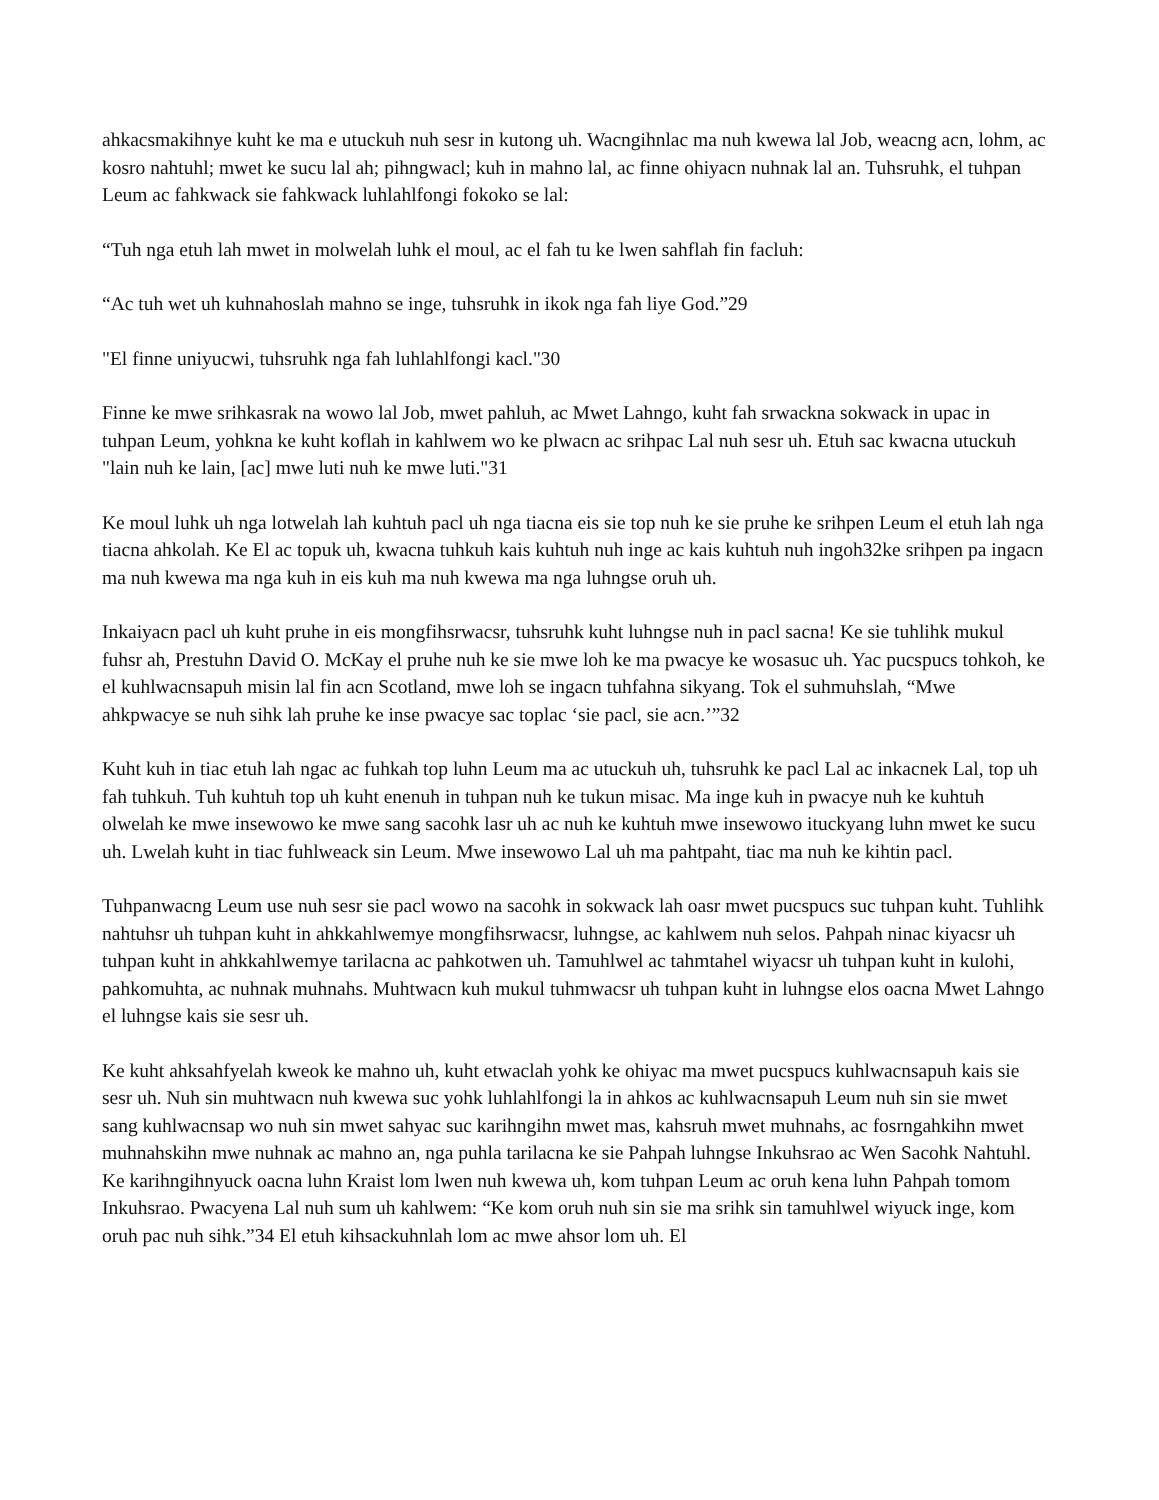ahkacsmakihnye kuht ke ma e utuckuh nuh sesr in kutong uh. Wacngihnlac ma nuh kwewa lal Job, weacng acn, lohm, ac kosro nahtuhl; mwet ke sucu lal ah; pihngwacl; kuh in mahno lal, ac finne ohiyacn nuhnak lal an. Tuhsruhk, el tuhpan Leum ac fahkwack sie fahkwack luhlahlfongi fokoko se lal:
“Tuh nga etuh lah mwet in molwelah luhk el moul, ac el fah tu ke lwen sahflah fin facluh:
“Ac tuh wet uh kuhnahoslah mahno se inge, tuhsruhk in ikok nga fah liye God.”29
"El finne uniyucwi, tuhsruhk nga fah luhlahlfongi kacl."30
Finne ke mwe srihkasrak na wowo lal Job, mwet pahluh, ac Mwet Lahngo, kuht fah srwackna sokwack in upac in tuhpan Leum, yohkna ke kuht koflah in kahlwem wo ke plwacn ac srihpac Lal nuh sesr uh. Etuh sac kwacna utuckuh "lain nuh ke lain, [ac] mwe luti nuh ke mwe luti."31
Ke moul luhk uh nga lotwelah lah kuhtuh pacl uh nga tiacna eis sie top nuh ke sie pruhe ke srihpen Leum el etuh lah nga tiacna ahkolah. Ke El ac topuk uh, kwacna tuhkuh kais kuhtuh nuh inge ac kais kuhtuh nuh ingoh32ke srihpen pa ingacn ma nuh kwewa ma nga kuh in eis kuh ma nuh kwewa ma nga luhngse oruh uh.
Inkaiyacn pacl uh kuht pruhe in eis mongfihsrwacsr, tuhsruhk kuht luhngse nuh in pacl sacna! Ke sie tuhlihk mukul fuhsr ah, Prestuhn David O. McKay el pruhe nuh ke sie mwe loh ke ma pwacye ke wosasuc uh. Yac pucspucs tohkoh, ke el kuhlwacnsapuh misin lal fin acn Scotland, mwe loh se ingacn tuhfahna sikyang. Tok el suhmuhslah, “Mwe ahkpwacye se nuh sihk lah pruhe ke inse pwacye sac toplac ‘sie pacl, sie acn.’”32
Kuht kuh in tiac etuh lah ngac ac fuhkah top luhn Leum ma ac utuckuh uh, tuhsruhk ke pacl Lal ac inkacnek Lal, top uh fah tuhkuh. Tuh kuhtuh top uh kuht enenuh in tuhpan nuh ke tukun misac. Ma inge kuh in pwacye nuh ke kuhtuh olwelah ke mwe insewowo ke mwe sang sacohk lasr uh ac nuh ke kuhtuh mwe insewowo ituckyang luhn mwet ke sucu uh. Lwelah kuht in tiac fuhlweack sin Leum. Mwe insewowo Lal uh ma pahtpaht, tiac ma nuh ke kihtin pacl.
Tuhpanwacng Leum use nuh sesr sie pacl wowo na sacohk in sokwack lah oasr mwet pucspucs suc tuhpan kuht. Tuhlihk nahtuhsr uh tuhpan kuht in ahkkahlwemye mongfihsrwacsr, luhngse, ac kahlwem nuh selos. Pahpah ninac kiyacsr uh tuhpan kuht in ahkkahlwemye tarilacna ac pahkotwen uh. Tamuhlwel ac tahmtahel wiyacsr uh tuhpan kuht in kulohi, pahkomuhta, ac nuhnak muhnahs. Muhtwacn kuh mukul tuhmwacsr uh tuhpan kuht in luhngse elos oacna Mwet Lahngo el luhngse kais sie sesr uh.
Ke kuht ahksahfyelah kweok ke mahno uh, kuht etwaclah yohk ke ohiyac ma mwet pucspucs kuhlwacnsapuh kais sie sesr uh. Nuh sin muhtwacn nuh kwewa suc yohk luhlahlfongi la in ahkos ac kuhlwacnsapuh Leum nuh sin sie mwet sang kuhlwacnsap wo nuh sin mwet sahyac suc karihngihn mwet mas, kahsruh mwet muhnahs, ac fosrngahkihn mwet muhnahskihn mwe nuhnak ac mahno an, nga puhla tarilacna ke sie Pahpah luhngse Inkuhsrao ac Wen Sacohk Nahtuhl. Ke karihngihnyuck oacna luhn Kraist lom lwen nuh kwewa uh, kom tuhpan Leum ac oruh kena luhn Pahpah tomom Inkuhsrao. Pwacyena Lal nuh sum uh kahlwem: “Ke kom oruh nuh sin sie ma srihk sin tamuhlwel wiyuck inge, kom oruh pac nuh sihk.”34 El etuh kihsackuhnlah lom ac mwe ahsor lom uh. El